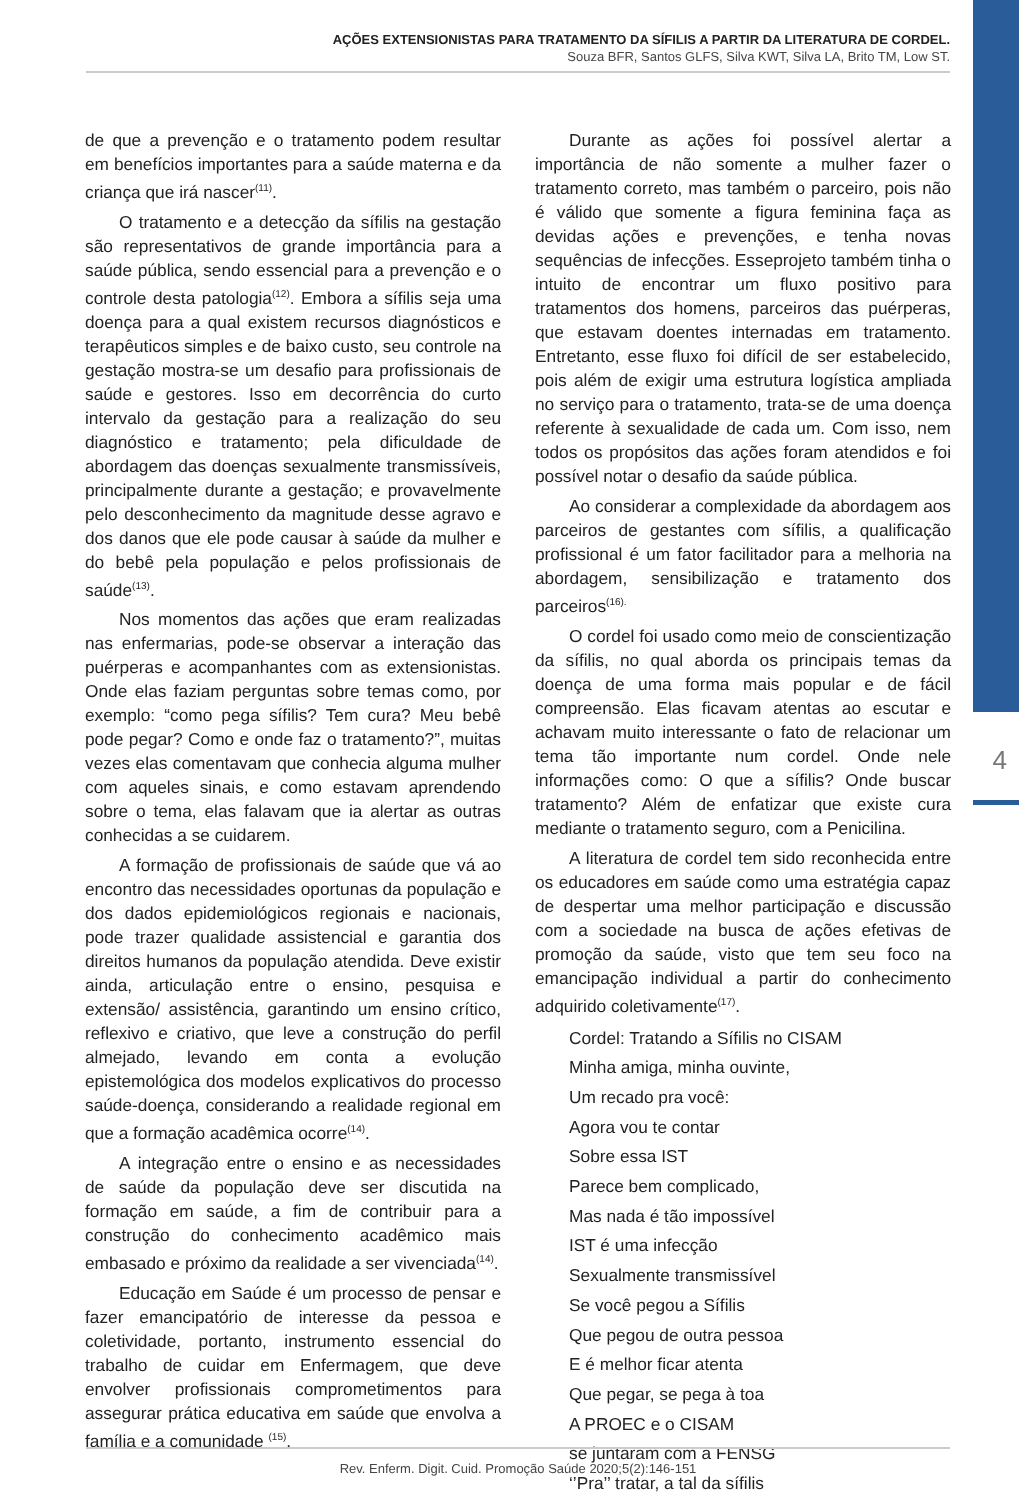AÇÕES EXTENSIONISTAS PARA TRATAMENTO DA SÍFILIS A PARTIR DA LITERATURA DE CORDEL.
Souza BFR, Santos GLFS, Silva KWT, Silva LA, Brito TM, Low ST.
de que a prevenção e o tratamento podem resultar em benefícios importantes para a saúde materna e da criança que irá nascer<sup>(11)</sup>.
O tratamento e a detecção da sífilis na gestação são representativos de grande importância para a saúde pública, sendo essencial para a prevenção e o controle desta patologia<sup>(12)</sup>. Embora a sífilis seja uma doença para a qual existem recursos diagnósticos e terapêuticos simples e de baixo custo, seu controle na gestação mostra-se um desafio para profissionais de saúde e gestores. Isso em decorrência do curto intervalo da gestação para a realização do seu diagnóstico e tratamento; pela dificuldade de abordagem das doenças sexualmente transmissíveis, principalmente durante a gestação; e provavelmente pelo desconhecimento da magnitude desse agravo e dos danos que ele pode causar à saúde da mulher e do bebê pela população e pelos profissionais de saúde<sup>(13)</sup>.
Nos momentos das ações que eram realizadas nas enfermarias, pode-se observar a interação das puérperas e acompanhantes com as extensionistas. Onde elas faziam perguntas sobre temas como, por exemplo: “como pega sífilis? Tem cura? Meu bebê pode pegar? Como e onde faz o tratamento?”, muitas vezes elas comentavam que conhecia alguma mulher com aqueles sinais, e como estavam aprendendo sobre o tema, elas falavam que ia alertar as outras conhecidas a se cuidarem.
A formação de profissionais de saúde que vá ao encontro das necessidades oportunas da população e dos dados epidemiológicos regionais e nacionais, pode trazer qualidade assistencial e garantia dos direitos humanos da população atendida. Deve existir ainda, articulação entre o ensino, pesquisa e extensão/ assistência, garantindo um ensino crítico, reflexivo e criativo, que leve a construção do perfil almejado, levando em conta a evolução epistemológica dos modelos explicativos do processo saúde-doença, considerando a realidade regional em que a formação acadêmica ocorre<sup>(14)</sup>.
A integração entre o ensino e as necessidades de saúde da população deve ser discutida na formação em saúde, a fim de contribuir para a construção do conhecimento acadêmico mais embasado e próximo da realidade a ser vivenciada<sup>(14)</sup>.
Educação em Saúde é um processo de pensar e fazer emancipatório de interesse da pessoa e coletividade, portanto, instrumento essencial do trabalho de cuidar em Enfermagem, que deve envolver profissionais comprometimentos para assegurar prática educativa em saúde que envolva a família e a comunidade <sup>(15)</sup>.
Durante as ações foi possível alertar a importância de não somente a mulher fazer o tratamento correto, mas também o parceiro, pois não é válido que somente a figura feminina faça as devidas ações e prevenções, e tenha novas sequências de infecções. Esseprojeto também tinha o intuito de encontrar um fluxo positivo para tratamentos dos homens, parceiros das puérperas, que estavam doentes internadas em tratamento. Entretanto, esse fluxo foi difícil de ser estabelecido, pois além de exigir uma estrutura logística ampliada no serviço para o tratamento, trata-se de uma doença referente à sexualidade de cada um. Com isso, nem todos os propósitos das ações foram atendidos e foi possível notar o desafio da saúde pública.
Ao considerar a complexidade da abordagem aos parceiros de gestantes com sífilis, a qualificação profissional é um fator facilitador para a melhoria na abordagem, sensibilização e tratamento dos parceiros<sup>(16).</sup>
O cordel foi usado como meio de conscientização da sífilis, no qual aborda os principais temas da doença de uma forma mais popular e de fácil compreensão. Elas ficavam atentas ao escutar e achavam muito interessante o fato de relacionar um tema tão importante num cordel. Onde nele informações como: O que a sífilis? Onde buscar tratamento? Além de enfatizar que existe cura mediante o tratamento seguro, com a Penicilina.
A literatura de cordel tem sido reconhecida entre os educadores em saúde como uma estratégia capaz de despertar uma melhor participação e discussão com a sociedade na busca de ações efetivas de promoção da saúde, visto que tem seu foco na emancipação individual a partir do conhecimento adquirido coletivamente<sup>(17)</sup>.
Cordel: Tratando a Sífilis no CISAM
Minha amiga, minha ouvinte,
Um recado pra você:
Agora vou te contar
Sobre essa IST
Parece bem complicado,
Mas nada é tão impossível
IST é uma infecção
Sexualmente transmissível
Se você pegou a Sífilis
Que pegou de outra pessoa
E é melhor ficar atenta
Que pegar, se pega à toa
A PROEC e o CISAM
se juntaram com a FENSG
‘’Pra’’ tratar, a tal da sífilis
4
Rev. Enferm. Digit. Cuid. Promoção Saúde 2020;5(2):146-151